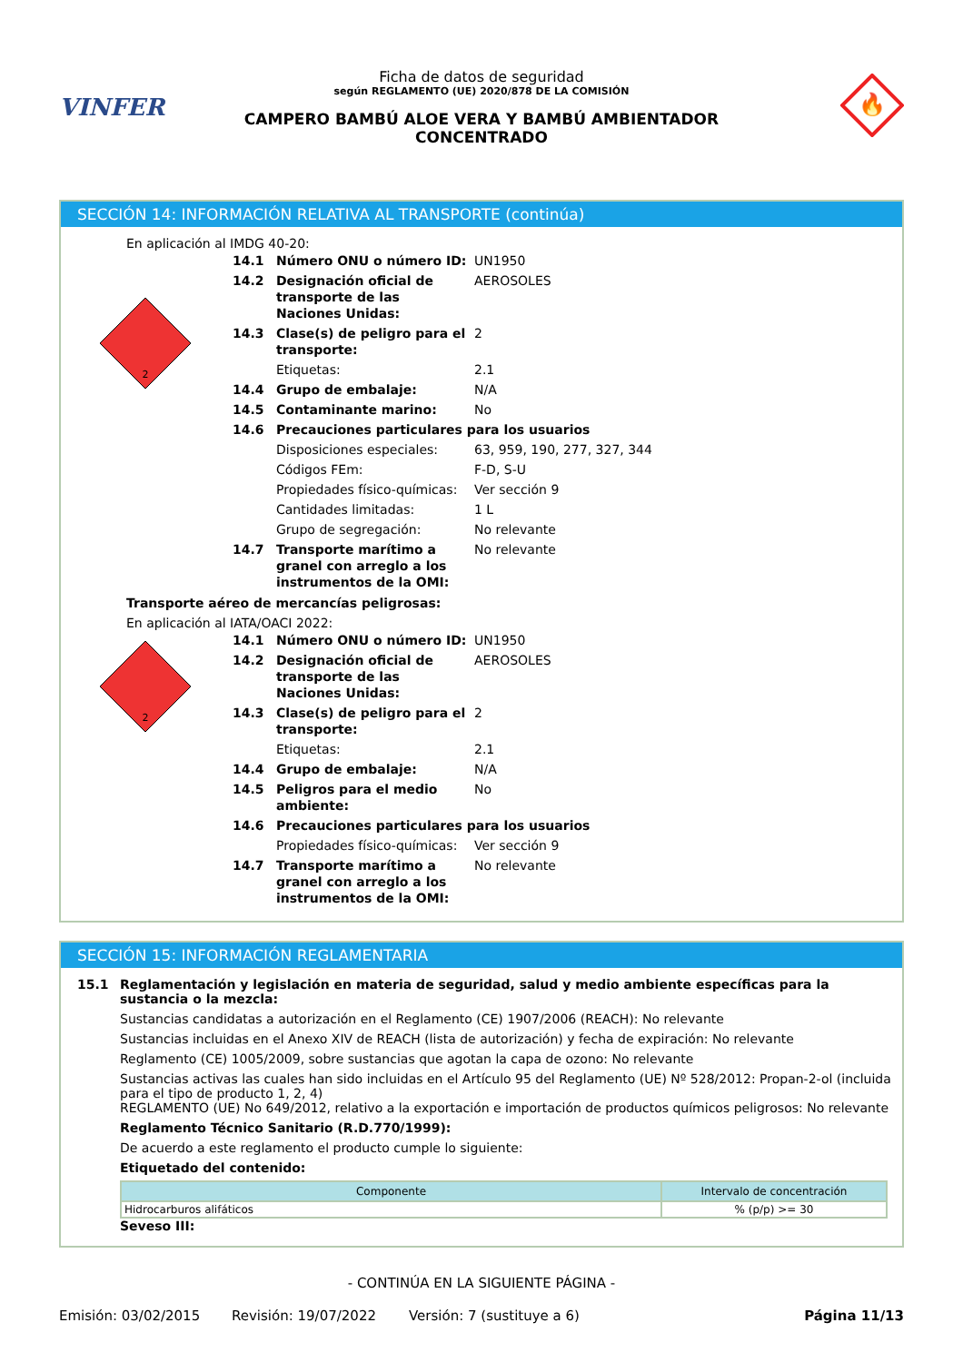VINFER
Ficha de datos de seguridad
según REGLAMENTO (UE) 2020/878 DE LA COMISIÓN
CAMPERO BAMBÚ ALOE VERA Y BAMBÚ AMBIENTADOR
CONCENTRADO
🔥
SECCIÓN 14: INFORMACIÓN RELATIVA AL TRANSPORTE (continúa)
En aplicación al IMDG 40-20:
2
| 14.1 | Número ONU o número ID: | UN1950 |
| 14.2 | Designación oficial de transporte de las Naciones Unidas: | AEROSOLES |
| 14.3 | Clase(s) de peligro para el transporte: | 2 |
| | Etiquetas: | 2.1 |
| 14.4 | Grupo de embalaje: | N/A |
| 14.5 | Contaminante marino: | No |
| 14.6 | Precauciones particulares para los usuarios | |
| | Disposiciones especiales: | 63, 959, 190, 277, 327, 344 |
| | Códigos FEm: | F-D, S-U |
| | Propiedades físico-químicas: | Ver sección 9 |
| | Cantidades limitadas: | 1 L |
| | Grupo de segregación: | No relevante |
| 14.7 | Transporte marítimo a granel con arreglo a los instrumentos de la OMI: | No relevante |
Transporte aéreo de mercancías peligrosas:
En aplicación al IATA/OACI 2022:
2
| 14.1 | Número ONU o número ID: | UN1950 |
| 14.2 | Designación oficial de transporte de las Naciones Unidas: | AEROSOLES |
| 14.3 | Clase(s) de peligro para el transporte: | 2 |
| | Etiquetas: | 2.1 |
| 14.4 | Grupo de embalaje: | N/A |
| 14.5 | Peligros para el medio ambiente: | No |
| 14.6 | Precauciones particulares para los usuarios | |
| | Propiedades físico-químicas: | Ver sección 9 |
| 14.7 | Transporte marítimo a granel con arreglo a los instrumentos de la OMI: | No relevante |
SECCIÓN 15: INFORMACIÓN REGLAMENTARIA
15.1 Reglamentación y legislación en materia de seguridad, salud y medio ambiente específicas para la sustancia o la mezcla:
Sustancias candidatas a autorización en el Reglamento (CE) 1907/2006 (REACH): No relevante
Sustancias incluidas en el Anexo XIV de REACH (lista de autorización) y fecha de expiración: No relevante
Reglamento (CE) 1005/2009, sobre sustancias que agotan la capa de ozono: No relevante
Sustancias activas las cuales han sido incluidas en el Artículo 95 del Reglamento (UE) Nº 528/2012: Propan-2-ol (incluida para el tipo de producto 1, 2, 4)
REGLAMENTO (UE) No 649/2012, relativo a la exportación e importación de productos químicos peligrosos: No relevante
Reglamento Técnico Sanitario (R.D.770/1999):
De acuerdo a este reglamento el producto cumple lo siguiente:
Etiquetado del contenido:
| Componente | Intervalo de concentración |
| --- | --- |
| Hidrocarburos alifáticos | % (p/p) >= 30 |
Seveso III:
- CONTINÚA EN LA SIGUIENTE PÁGINA -
Emisión: 03/02/2015 Revisión: 19/07/2022 Versión: 7 (sustituye a 6) Página 11/13